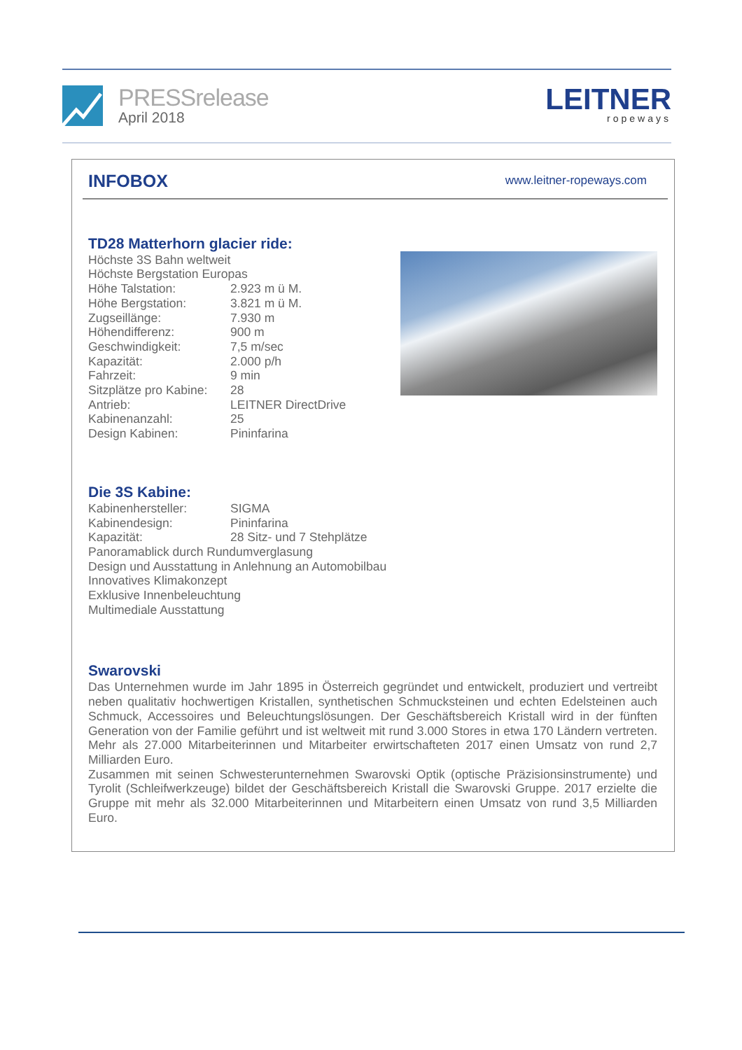PRESSrelease
April 2018
LEITNER
ropeways
INFOBOX
www.leitner-ropeways.com
TD28 Matterhorn glacier ride:
Höchste 3S Bahn weltweit
Höchste Bergstation Europas
| Höhe Talstation: | 2.923 m ü M. |
| Höhe Bergstation: | 3.821 m ü M. |
| Zugseillänge: | 7.930 m |
| Höhendifferenz: | 900 m |
| Geschwindigkeit: | 7,5 m/sec |
| Kapazität: | 2.000 p/h |
| Fahrzeit: | 9 min |
| Sitzplätze pro Kabine: | 28 |
| Antrieb: | LEITNER DirectDrive |
| Kabinenanzahl: | 25 |
| Design Kabinen: | Pininfarina |
Die 3S Kabine:
| Kabinenhersteller: | SIGMA |
| Kabinendesign: | Pininfarina |
| Kapazität: | 28 Sitz- und 7 Stehplätze |
Panoramablick durch Rundumverglasung
Design und Ausstattung in Anlehnung an Automobilbau
Innovatives Klimakonzept
Exklusive Innenbeleuchtung
Multimediale Ausstattung
Swarovski
Das Unternehmen wurde im Jahr 1895 in Österreich gegründet und entwickelt, produziert und vertreibt neben qualitativ hochwertigen Kristallen, synthetischen Schmucksteinen und echten Edelsteinen auch Schmuck, Accessoires und Beleuchtungslösungen. Der Geschäftsbereich Kristall wird in der fünften Generation von der Familie geführt und ist weltweit mit rund 3.000 Stores in etwa 170 Ländern vertreten. Mehr als 27.000 Mitarbeiterinnen und Mitarbeiter erwirtschafteten 2017 einen Umsatz von rund 2,7 Milliarden Euro.
Zusammen mit seinen Schwesterunternehmen Swarovski Optik (optische Präzisionsinstrumente) und Tyrolit (Schleifwerkzeuge) bildet der Geschäftsbereich Kristall die Swarovski Gruppe. 2017 erzielte die Gruppe mit mehr als 32.000 Mitarbeiterinnen und Mitarbeitern einen Umsatz von rund 3,5 Milliarden Euro.